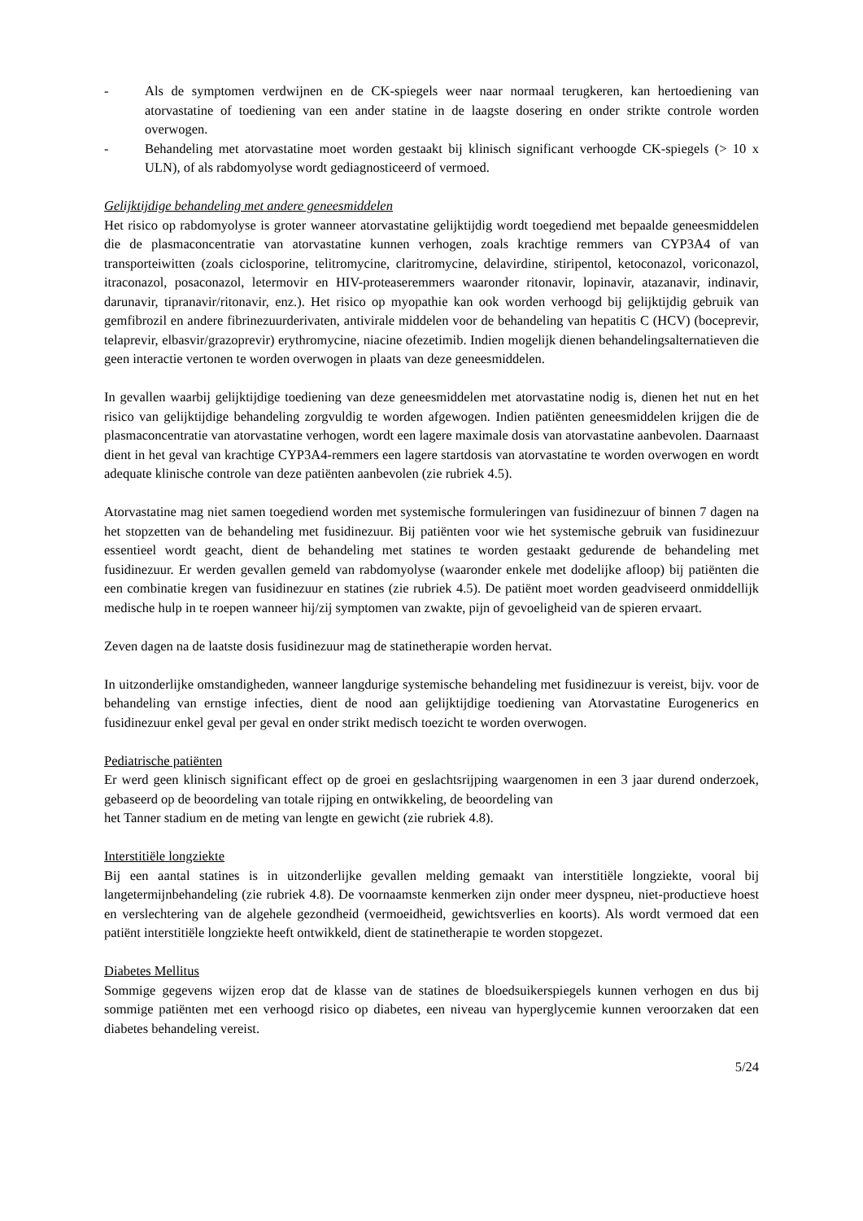- Als de symptomen verdwijnen en de CK-spiegels weer naar normaal terugkeren, kan hertoediening van atorvastatine of toediening van een ander statine in de laagste dosering en onder strikte controle worden overwogen.
- Behandeling met atorvastatine moet worden gestaakt bij klinisch significant verhoogde CK-spiegels (> 10 x ULN), of als rabdomyolyse wordt gediagnosticeerd of vermoed.
Gelijktijdige behandeling met andere geneesmiddelen
Het risico op rabdomyolyse is groter wanneer atorvastatine gelijktijdig wordt toegediend met bepaalde geneesmiddelen die de plasmaconcentratie van atorvastatine kunnen verhogen, zoals krachtige remmers van CYP3A4 of van transporteiwitten (zoals ciclosporine, telitromycine, claritromycine, delavirdine, stiripentol, ketoconazol, voriconazol, itraconazol, posaconazol, letermovir en HIV-proteaseremmers waaronder ritonavir, lopinavir, atazanavir, indinavir, darunavir, tipranavir/ritonavir, enz.). Het risico op myopathie kan ook worden verhoogd bij gelijktijdig gebruik van gemfibrozil en andere fibrinezuurderivaten, antivirale middelen voor de behandeling van hepatitis C (HCV) (boceprevir, telaprevir, elbasvir/grazoprevir) erythromycine, niacine ofezetimib. Indien mogelijk dienen behandelingsalternatieven die geen interactie vertonen te worden overwogen in plaats van deze geneesmiddelen.
In gevallen waarbij gelijktijdige toediening van deze geneesmiddelen met atorvastatine nodig is, dienen het nut en het risico van gelijktijdige behandeling zorgvuldig te worden afgewogen. Indien patiënten geneesmiddelen krijgen die de plasmaconcentratie van atorvastatine verhogen, wordt een lagere maximale dosis van atorvastatine aanbevolen. Daarnaast dient in het geval van krachtige CYP3A4-remmers een lagere startdosis van atorvastatine te worden overwogen en wordt adequate klinische controle van deze patiënten aanbevolen (zie rubriek 4.5).
Atorvastatine mag niet samen toegediend worden met systemische formuleringen van fusidinezuur of binnen 7 dagen na het stopzetten van de behandeling met fusidinezuur. Bij patiënten voor wie het systemische gebruik van fusidinezuur essentieel wordt geacht, dient de behandeling met statines te worden gestaakt gedurende de behandeling met fusidinezuur. Er werden gevallen gemeld van rabdomyolyse (waaronder enkele met dodelijke afloop) bij patiënten die een combinatie kregen van fusidinezuur en statines (zie rubriek 4.5). De patiënt moet worden geadviseerd onmiddellijk medische hulp in te roepen wanneer hij/zij symptomen van zwakte, pijn of gevoeligheid van de spieren ervaart.
Zeven dagen na de laatste dosis fusidinezuur mag de statinetherapie worden hervat.
In uitzonderlijke omstandigheden, wanneer langdurige systemische behandeling met fusidinezuur is vereist, bijv. voor de behandeling van ernstige infecties, dient de nood aan gelijktijdige toediening van Atorvastatine Eurogenerics en fusidinezuur enkel geval per geval en onder strikt medisch toezicht te worden overwogen.
Pediatrische patiënten
Er werd geen klinisch significant effect op de groei en geslachtsrijping waargenomen in een 3 jaar durend onderzoek, gebaseerd op de beoordeling van totale rijping en ontwikkeling, de beoordeling van
het Tanner stadium en de meting van lengte en gewicht (zie rubriek 4.8).
Interstitiële longziekte
Bij een aantal statines is in uitzonderlijke gevallen melding gemaakt van interstitiële longziekte, vooral bij langetermijnbehandeling (zie rubriek 4.8). De voornaamste kenmerken zijn onder meer dyspneu, niet-productieve hoest en verslechtering van de algehele gezondheid (vermoeidheid, gewichtsverlies en koorts). Als wordt vermoed dat een patiënt interstitiële longziekte heeft ontwikkeld, dient de statinetherapie te worden stopgezet.
Diabetes Mellitus
Sommige gegevens wijzen erop dat de klasse van de statines de bloedsuikerspiegels kunnen verhogen en dus bij sommige patiënten met een verhoogd risico op diabetes, een niveau van hyperglycemie kunnen veroorzaken dat een diabetes behandeling vereist.
5/24